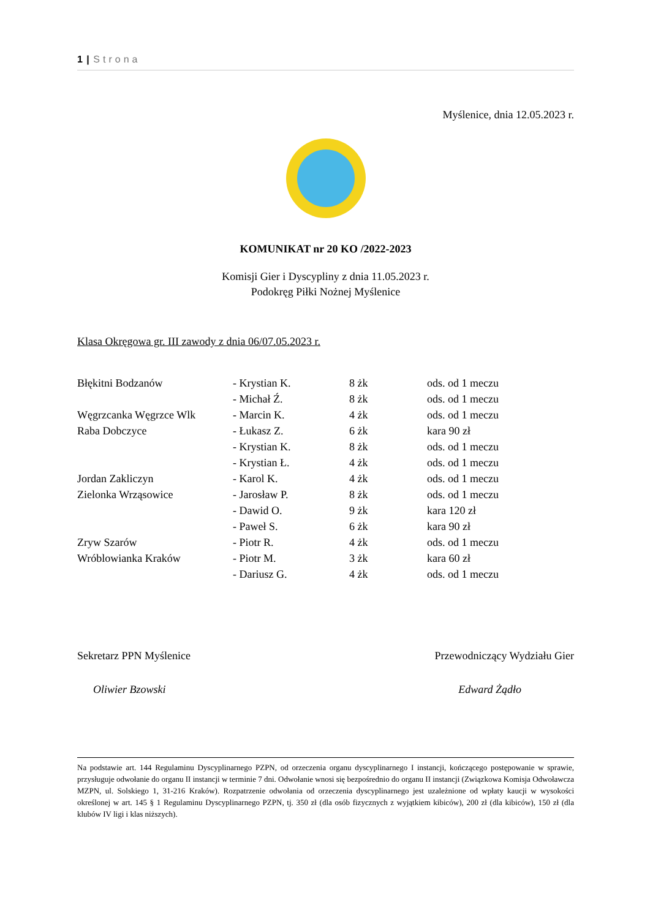1 | Strona
Myślenice, dnia 12.05.2023 r.
KOMUNIKAT nr 20 KO /2022-2023
Komisji Gier i Dyscypliny z dnia 11.05.2023 r.
Podokręg Piłki Nożnej Myślenice
Klasa Okręgowa gr. III zawody z dnia 06/07.05.2023 r.
| Błękitni Bodzanów | - Krystian K. | 8 żk | ods. od 1 meczu |
| | - Michał Ź. | 8 żk | ods. od 1 meczu |
| Węgrzcanka Węgrzce Wlk | - Marcin K. | 4 żk | ods. od 1 meczu |
| Raba Dobczyce | - Łukasz Z. | 6 żk | kara 90 zł |
| | - Krystian K. | 8 żk | ods. od 1 meczu |
| | - Krystian Ł. | 4 żk | ods. od 1 meczu |
| Jordan Zakliczyn | - Karol K. | 4 żk | ods. od 1 meczu |
| Zielonka Wrząsowice | - Jarosław P. | 8 żk | ods. od 1 meczu |
| | - Dawid O. | 9 żk | kara 120 zł |
| | - Paweł S. | 6 żk | kara 90 zł |
| Zryw Szarów | - Piotr R. | 4 żk | ods. od 1 meczu |
| Wróblowianka Kraków | - Piotr M. | 3 żk | kara 60 zł |
| | - Dariusz G. | 4 żk | ods. od 1 meczu |
Sekretarz PPN Myślenice Przewodniczący Wydziału Gier
Oliwier Bzowski Edward Żądło
Na podstawie art. 144 Regulaminu Dyscyplinarnego PZPN, od orzeczenia organu dyscyplinarnego I instancji, kończącego postępowanie w sprawie, przysługuje odwołanie do organu II instancji w terminie 7 dni. Odwołanie wnosi się bezpośrednio do organu II instancji (Związkowa Komisja Odwoławcza MZPN, ul. Solskiego 1, 31-216 Kraków). Rozpatrzenie odwołania od orzeczenia dyscyplinarnego jest uzależnione od wpłaty kaucji w wysokości określonej w art. 145 § 1 Regulaminu Dyscyplinarnego PZPN, tj. 350 zł (dla osób fizycznych z wyjątkiem kibiców), 200 zł (dla kibiców), 150 zł (dla klubów IV ligi i klas niższych).